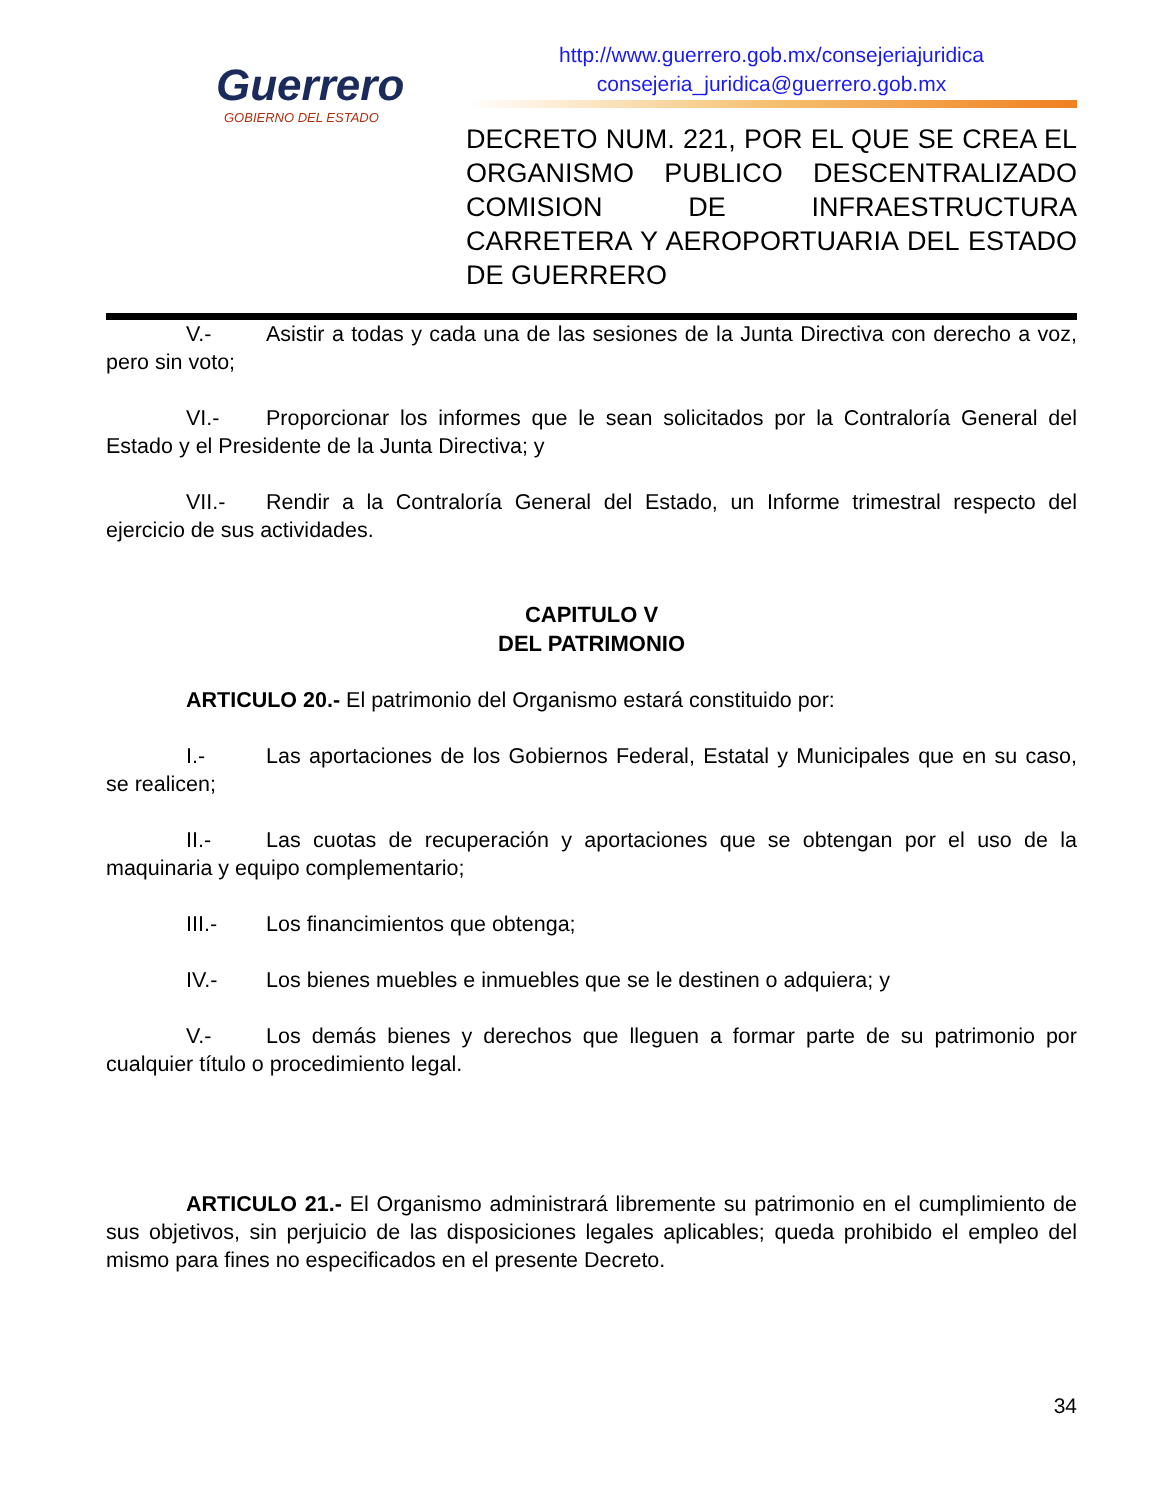Guerrero
GOBIERNO DEL ESTADO
http://www.guerrero.gob.mx/consejeriajuridica
consejeria_juridica@guerrero.gob.mx
DECRETO NUM. 221, POR EL QUE SE CREA EL ORGANISMO PUBLICO DESCENTRALIZADO COMISION DE INFRAESTRUCTURA CARRETERA Y AEROPORTUARIA DEL ESTADO DE GUERRERO
V.- Asistir a todas y cada una de las sesiones de la Junta Directiva con derecho a voz, pero sin voto;
VI.- Proporcionar los informes que le sean solicitados por la Contraloría General del Estado y el Presidente de la Junta Directiva; y
VII.- Rendir a la Contraloría General del Estado, un Informe trimestral respecto del ejercicio de sus actividades.
CAPITULO V
DEL PATRIMONIO
ARTICULO 20.- El patrimonio del Organismo estará constituido por:
I.- Las aportaciones de los Gobiernos Federal, Estatal y Municipales que en su caso, se realicen;
II.- Las cuotas de recuperación y aportaciones que se obtengan por el uso de la maquinaria y equipo complementario;
III.- Los financimientos que obtenga;
IV.- Los bienes muebles e inmuebles que se le destinen o adquiera; y
V.- Los demás bienes y derechos que lleguen a formar parte de su patrimonio por cualquier título o procedimiento legal.
ARTICULO 21.- El Organismo administrará libremente su patrimonio en el cumplimiento de sus objetivos, sin perjuicio de las disposiciones legales aplicables; queda prohibido el empleo del mismo para fines no especificados en el presente Decreto.
34